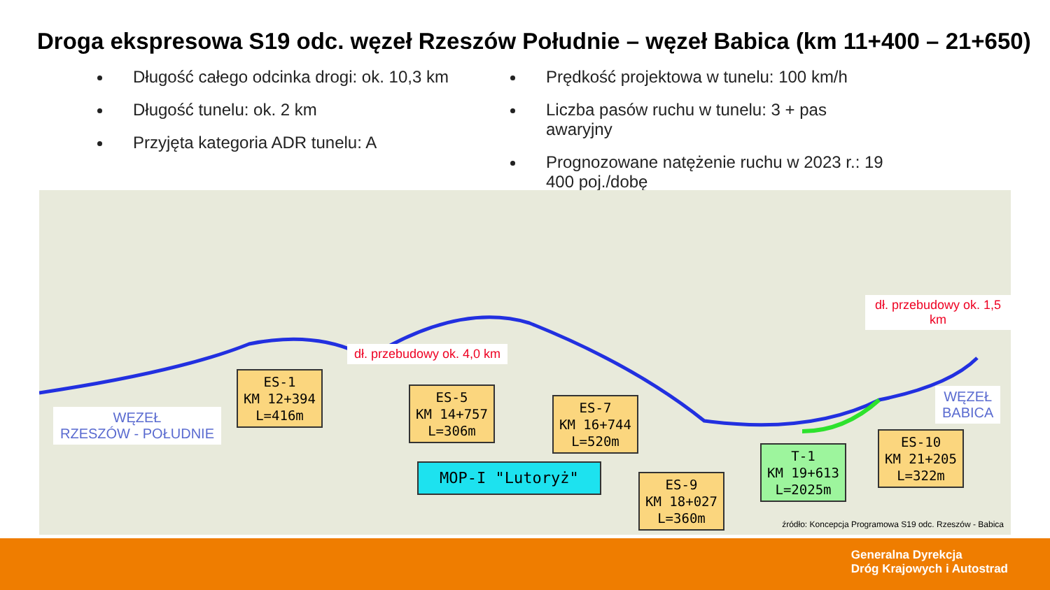Droga ekspresowa S19 odc. węzeł Rzeszów Południe – węzeł Babica (km 11+400 – 21+650)
Długość całego odcinka drogi: ok. 10,3 km
Długość tunelu: ok. 2 km
Przyjęta kategoria ADR tunelu: A
Prędkość projektowa w tunelu: 100 km/h
Liczba pasów ruchu w tunelu: 3 + pas awaryjny
Prognozowane natężenie ruchu w 2023 r.: 19 400 poj./dobę
WĘZEŁ
RZESZÓW - POŁUDNIE
ES-1
KM 12+394
L=416m
ES-5
KM 14+757
L=306m
ES-7
KM 16+744
L=520m
MOP-I "Lutoryż"
ES-9
KM 18+027
L=360m
T-1
KM 19+613
L=2025m
ES-10
KM 21+205
L=322m
WĘZEŁ
BABICA
dł. przebudowy ok. 4,0 km
dł. przebudowy ok. 1,5 km
źródło: Koncepcja Programowa S19 odc. Rzeszów - Babica
Generalna Dyrekcja
Dróg Krajowych i Autostrad